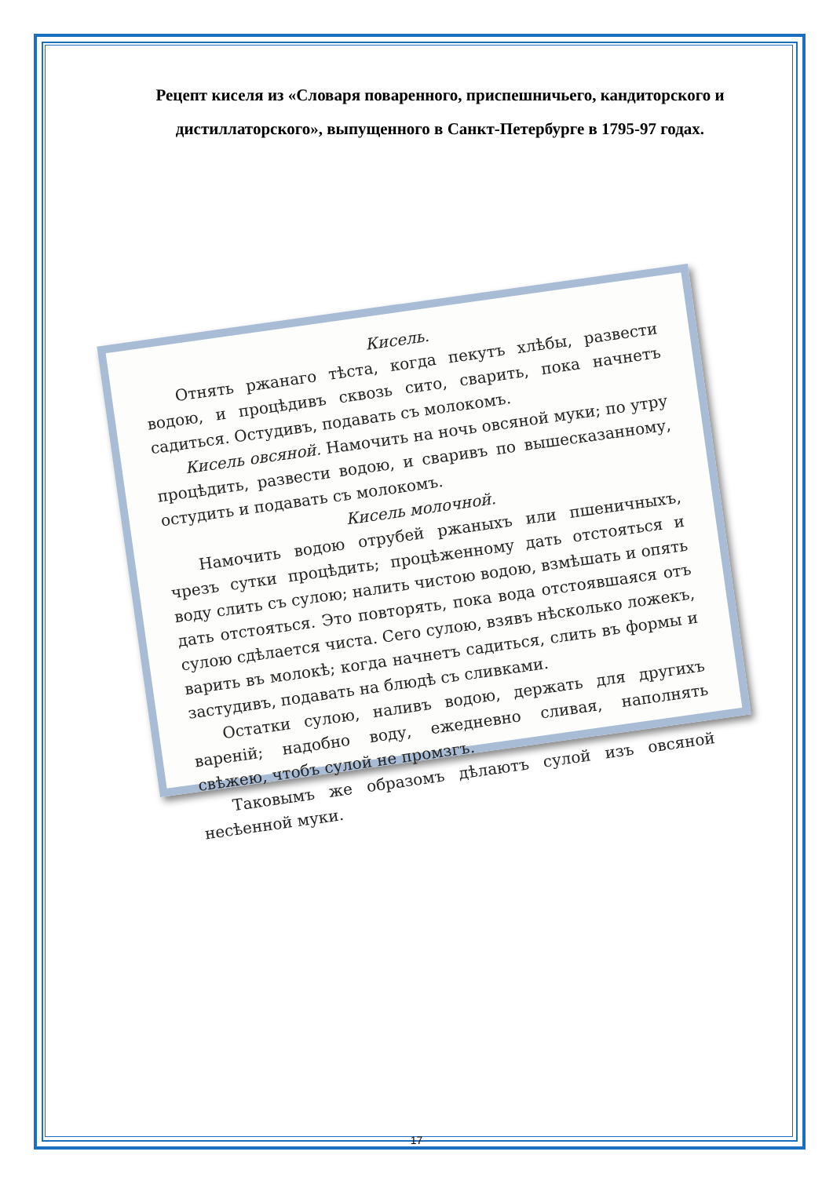Рецепт киселя из «Словаря поваренного, приспешничьего, кандиторского и дистиллаторского», выпущенного в Санкт-Петербурге в 1795-97 годах.
Кисель.
Отнять ржанаго тѣста, когда пекутъ хлѣбы, развести водою, и процѣдивъ сквозь сито, сварить, пока начнетъ садиться. Остудивъ, подавать съ молокомъ.
Кисель овсяной. Намочить на ночь овсяной муки; по утру процѣдить, развести водою, и сваривъ по вышесказанному, остудить и подавать съ молокомъ.
Кисель молочной.
Намочить водою отрубей ржаныхъ или пшеничныхъ, чрезъ сутки процѣдить; процѣженному дать отстояться и воду слить съ сулою; налить чистою водою, взмѣшать и опять дать отстояться. Это повторять, пока вода отстоявшаяся отъ сулою сдѣлается чиста. Сего сулою, взявъ нѣсколько ложекъ, варить въ молокѣ; когда начнетъ садиться, слить въ формы и застудивъ, подавать на блюдѣ съ сливками.
Остатки сулою, наливъ водою, держать для другихъ вареній; надобно воду, ежедневно сливая, наполнять свѣжею, чтобъ сулой не промзгъ.
Таковымъ же образомъ дѣлаютъ сулой изъ овсяной несѣенной муки.
17